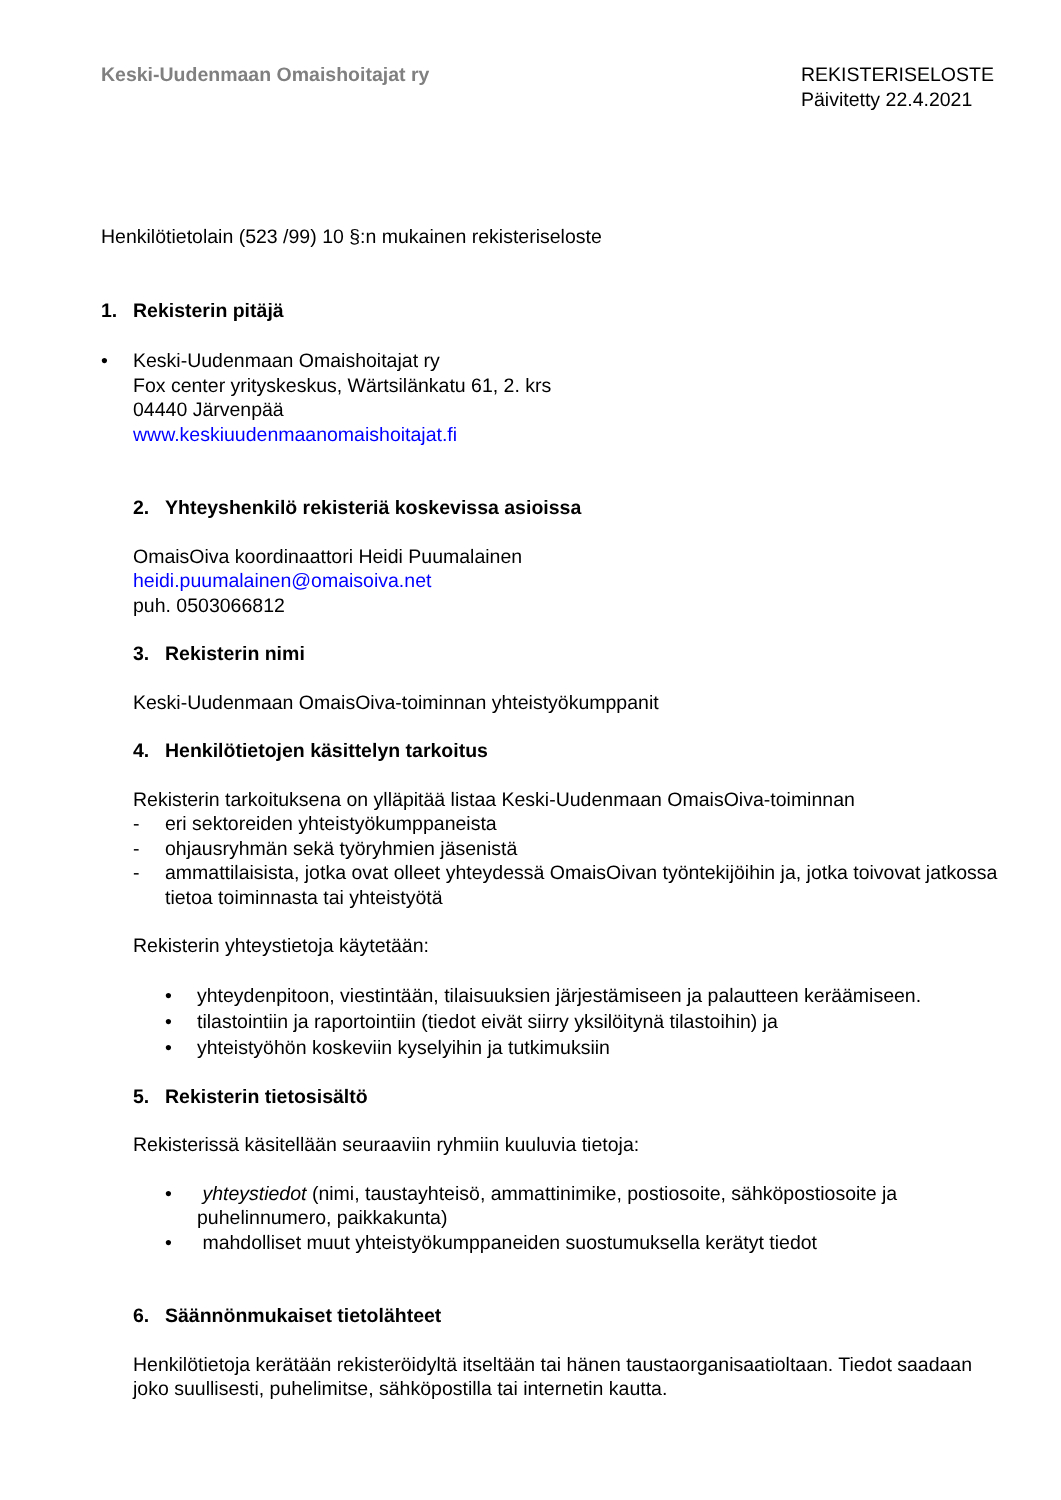Keski-Uudenmaan Omaishoitajat ry
REKISTERISELOSTE
Päivitetty 22.4.2021
Henkilötietolain (523 /99) 10 §:n mukainen rekisteriseloste
1. Rekisterin pitäjä
• Keski-Uudenmaan Omaishoitajat ry
Fox center yrityskeskus, Wärtsilänkatu 61, 2. krs
04440 Järvenpää
www.keskiuudenmaanomaishoitajat.fi
2. Yhteyshenkilö rekisteriä koskevissa asioissa
OmaisOiva koordinaattori Heidi Puumalainen
heidi.puumalainen@omaisoiva.net
puh. 0503066812
3. Rekisterin nimi
Keski-Uudenmaan OmaisOiva-toiminnan yhteistyökumppanit
4. Henkilötietojen käsittelyn tarkoitus
Rekisterin tarkoituksena on ylläpitää listaa Keski-Uudenmaan OmaisOiva-toiminnan
- eri sektoreiden yhteistyökumppaneista
- ohjausryhmän sekä työryhmien jäsenistä
- ammattilaisista, jotka ovat olleet yhteydessä OmaisOivan työntekijöihin ja, jotka toivovat jatkossa tietoa toiminnasta tai yhteistyötä
Rekisterin yhteystietoja käytetään:
• yhteydenpitoon, viestintään, tilaisuuksien järjestämiseen ja palautteen keräämiseen.
• tilastointiin ja raportointiin (tiedot eivät siirry yksilöitynä tilastoihin) ja
• yhteistyöhön koskeviin kyselyihin ja tutkimuksiin
5. Rekisterin tietosisältö
Rekisterissä käsitellään seuraaviin ryhmiin kuuluvia tietoja:
• yhteystiedot (nimi, taustayhteisö, ammattinimike, postiosoite, sähköpostiosoite ja puhelinnumero, paikkakunta)
• mahdolliset muut yhteistyökumppaneiden suostumuksella kerätyt tiedot
6. Säännönmukaiset tietolähteet
Henkilötietoja kerätään rekisteröidyltä itseltään tai hänen taustaorganisaatioltaan. Tiedot saadaan joko suullisesti, puhelimitse, sähköpostilla tai internetin kautta.